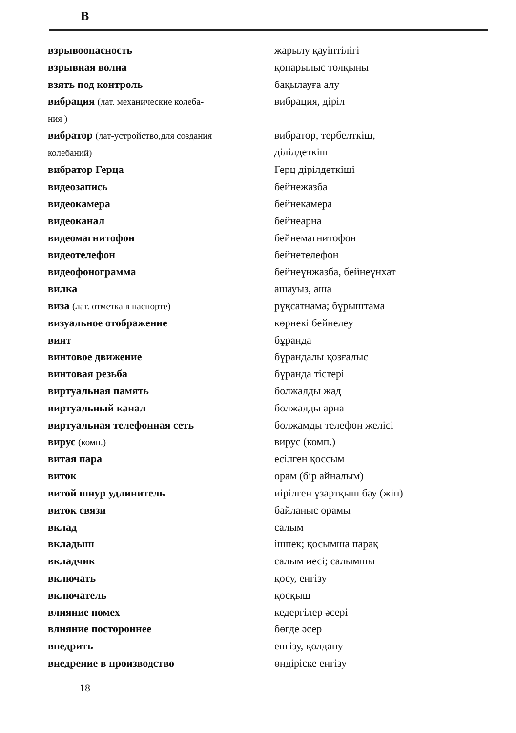В
| взрывоопасность | жарылу қауіптілігі |
| взрывная волна | қопарылыс толқыны |
| взять под контроль | бақылауға алу |
| вибрация (лат. механические колеба- ния ) | вибрация, діріл |
| вибратор (лат-устройство,для создания колебаний) | вибратор, тербелткіш, ділілдеткіш |
| вибратор Герца | Герц діріл­деткіші |
| видеозапись | бейнежазба |
| видеокамера | бейнекамера |
| видеоканал | бейнеарна |
| видеомагнитофон | бейнемагнитофон |
| видеотелефон | бейнетелефон |
| видеофонограмма | бейнеүнжазба, бейнеүнхат |
| вилка | ашауыз, аша |
| виза (лат. отметка в паспорте) | рұқсатнама; бұрыштама |
| визуальное отображение | көрнекі бейнелеу |
| винт | бұранда |
| винтовое движение | бұрандалы қозғалыс |
| винтовая резьба | бұранда тістері |
| виртуальная память | болжалды жад |
| виртуальный канал | болжалды арна |
| виртуальная телефонная сеть | болжамды телефон желісі |
| вирус (комп.) | вирус (комп.) |
| витая пара | есілген қоссым |
| виток | орам (бір айналым) |
| витой шнур удлинитель | иірілген ұзартқыш бау (жіп) |
| виток связи | байланыс орамы |
| вклад | салым |
| вкладыш | ішпек; қосымша парақ |
| вкладчик | салым иесі; салымшы |
| включать | қосу, енгізу |
| включатель | қосқыш |
| влияние помех | кедергілер әсері |
| влияние постороннее | бөгде әсер |
| внедрить | енгізу, қолдану |
| внедрение в производство | өндіріске енгізу |
18